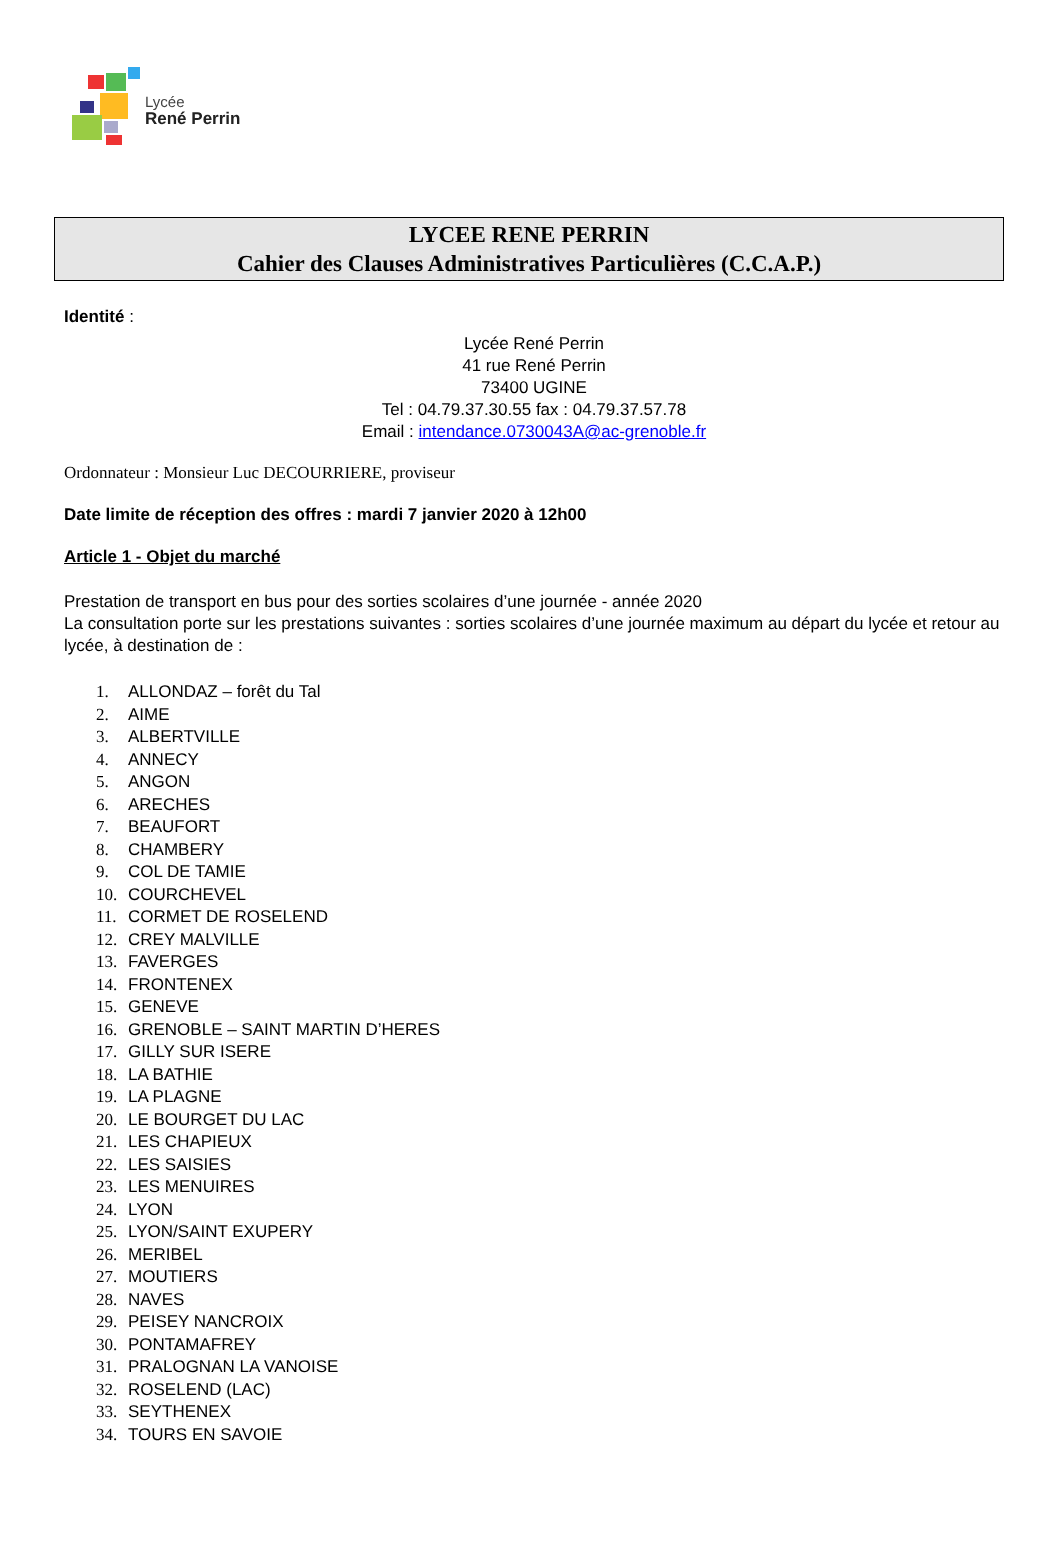Lycée
René Perrin
LYCEE RENE PERRIN
Cahier des Clauses Administratives Particulières (C.C.A.P.)
Identité :
Lycée René Perrin
41 rue René Perrin
73400 UGINE
Tel : 04.79.37.30.55 fax : 04.79.37.57.78
Email : intendance.0730043A@ac-grenoble.fr
Ordonnateur : Monsieur Luc DECOURRIERE, proviseur
Date limite de réception des offres : mardi 7 janvier 2020 à 12h00
Article 1 - Objet du marché
Prestation de transport en bus pour des sorties scolaires d’une journée - année 2020
La consultation porte sur les prestations suivantes : sorties scolaires d’une journée maximum au départ du lycée et retour au lycée, à destination de :
1. ALLONDAZ – forêt du Tal
2. AIME
3. ALBERTVILLE
4. ANNECY
5. ANGON
6. ARECHES
7. BEAUFORT
8. CHAMBERY
9. COL DE TAMIE
10. COURCHEVEL
11. CORMET DE ROSELEND
12. CREY MALVILLE
13. FAVERGES
14. FRONTENEX
15. GENEVE
16. GRENOBLE – SAINT MARTIN D’HERES
17. GILLY SUR ISERE
18. LA BATHIE
19. LA PLAGNE
20. LE BOURGET DU LAC
21. LES CHAPIEUX
22. LES SAISIES
23. LES MENUIRES
24. LYON
25. LYON/SAINT EXUPERY
26. MERIBEL
27. MOUTIERS
28. NAVES
29. PEISEY NANCROIX
30. PONTAMAFREY
31. PRALOGNAN LA VANOISE
32. ROSELEND (LAC)
33. SEYTHENEX
34. TOURS EN SAVOIE